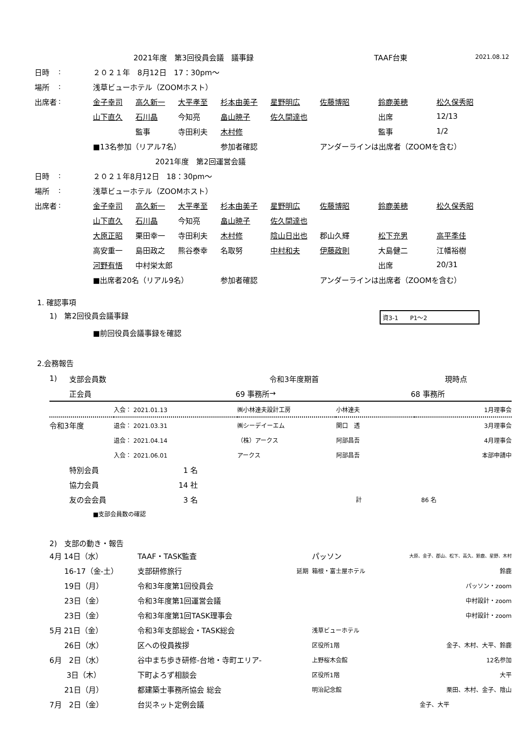| | 2021年度 第3回役員会議 議事録 | TAAF台東 | 2021.08.12 |
| 日時 | : | ２０２１年 8月12日 17：30pm〜 | | | | | | | |
| 場所 | : | 浅草ビューホテル（ZOOMホスト） | | | | | | | |
| 出席者 | : | 金子幸司 | 高久新一 | 大平孝至 | 杉本由美子 | 星野明広 | 佐藤博昭 | 鈴鹿美穂 | 松久保秀昭 |
| | | 山下直久 | 石川晶 | 今知亮 | 畠山暁子 | 佐久間達也 | | 出席 | 12/13 |
| | | | 監事 | 寺田利夫 | 木村修 | | | 監事 | 1/2 |
| | | ■13名参加（リアル7名） | | | 参加者確認 | | アンダーラインは出席者（ZOOMを含む） | | |
| | | | 2021年度 第2回運営会議 | | | | | | |
| 日時 | : | ２０２１年8月12日 18：30pm〜 | | | | | | | |
| 場所 | : | 浅草ビューホテル（ZOOMホスト） | | | | | | | |
| 出席者 | : | 金子幸司 | 高久新一 | 大平孝至 | 杉本由美子 | 星野明広 | 佐藤博昭 | 鈴鹿美穂 | 松久保秀昭 |
| | | 山下直久 | 石川晶 | 今知亮 | 畠山暁子 | 佐久間達也 | | | |
| | | 大原正昭 | 栗田幸一 | 寺田利夫 | 木村修 | 陰山日出也 | 郡山久輝 | 松下充男 | 高平季佳 |
| | | 高安重一 | 島田政之 | 熊谷泰幸 | 名取努 | 中村和夫 | 伊藤政則 | 大島健二 | 江幡裕樹 |
| | | 河野有悟 | 中村栄太郎 | | | | | 出席 | 20/31 |
| | | ■出席者20名（リアル9名） | | | 参加者確認 | | アンダーラインは出席者（ZOOMを含む） | | |
1. 確認事項
1)　第2回役員会議事録 資3-1　　P1〜2
■前回役員会議事録を確認
2.会務報告
| 1) | 支部会員数 | | 令和3年度期首 | | 現時点 |
| | 正会員 | 69 事務所 | → | 68 事務所 | |
| | 入会： 2021.01.13 | ㈱小林達夫設計工房 | 小林達夫 | 1月理事会 |
| 令和3年度 | 退会： 2021.03.31 | ㈱シーデイーエム | 関口 透 | 3月理事会 |
| | 退会： 2021.04.14 | （株）アークス | 阿部昌吾 | 4月理事会 |
| | 入会： 2021.06.01 | アークス | 阿部昌吾 | 本部申請中 |
| 特別会員 | 1 名 | | |
| 協力会員 | 14 社 | | |
| 友の会会員 | 3 名 | 計 | 86 名 |
■支部会員数の確認
2)　支部の動き・報告
| 4月 14日（水） | TAAF・TASK監査 | | パッソン | 大原、金子、郡山、松下、高久、鈴鹿、星野、木村 |
| 16-17（金-土） | 支部研修旅行 | 延期 | 箱根・富士屋ホテル | 鈴鹿 |
| 19日（月） | 令和3年度第1回役員会 | | | パッソン・zoom |
| 23日（金） | 令和3年度第1回運営会議 | | | 中村設計・zoom |
| 23日（金） | 令和3年度第1回TASK理事会 | | | 中村設計・zoom |
| 5月 21日（金） | 令和3年支部総会・TASK総会 | | 浅草ビューホテル | |
| 26日（水） | 区への役員挨拶 | | 区役所1階 | 金子、木村、大平、鈴鹿 |
| 6月 2日（水） | 谷中まち歩き研修-台地・寺町エリア- | | 上野桜木会館 | 12名参加 |
| 3日（木） | 下町よろず相談会 | | 区役所1階 | 大平 |
| 21日（月） | 都建築士事務所協会 総会 | | 明治記念館 | 栗田、木村、金子、陰山 |
| 7月 2日（金） | 台災ネット定例会議 | | | 金子、大平 |